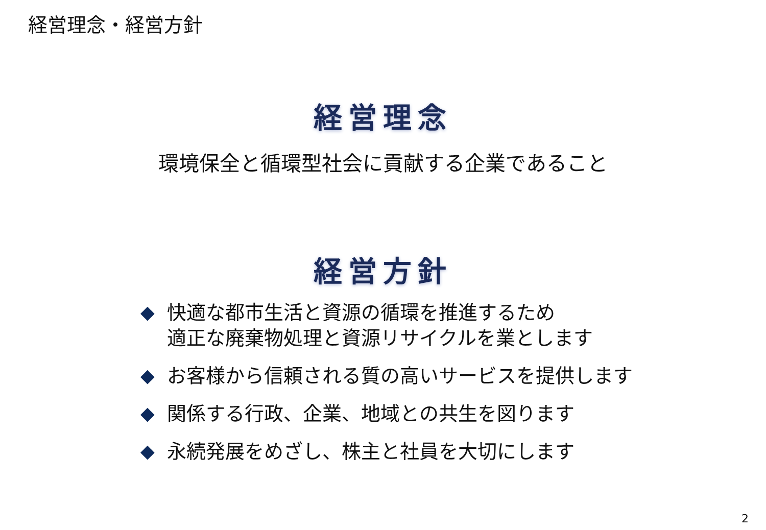経営理念・経営方針
経営理念
環境保全と循環型社会に貢献する企業であること
経営方針
◆ 快適な都市生活と資源の循環を推進するため
適正な廃棄物処理と資源リサイクルを業とします
◆ お客様から信頼される質の高いサービスを提供します
◆ 関係する行政、企業、地域との共生を図ります
◆ 永続発展をめざし、株主と社員を大切にします
2